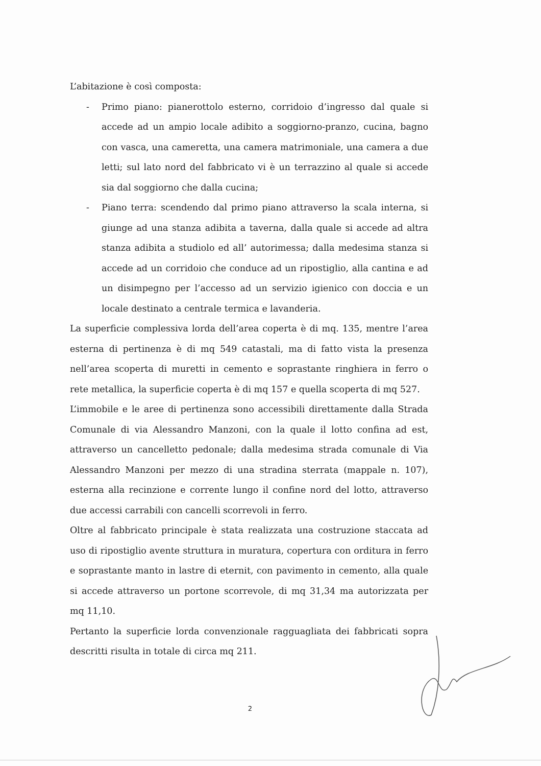L’abitazione è così composta:
- Primo piano: pianerottolo esterno, corridoio d’ingresso dal quale si accede ad un ampio locale adibito a soggiorno-pranzo, cucina, bagno con vasca, una cameretta, una camera matrimoniale, una camera a due letti; sul lato nord del fabbricato vi è un terrazzino al quale si accede sia dal soggiorno che dalla cucina;
- Piano terra: scendendo dal primo piano attraverso la scala interna, si giunge ad una stanza adibita a taverna, dalla quale si accede ad altra stanza adibita a studiolo ed all’ autorimessa; dalla medesima stanza si accede ad un corridoio che conduce ad un ripostiglio, alla cantina e ad un disimpegno per l’accesso ad un servizio igienico con doccia e un locale destinato a centrale termica e lavanderia.
La superficie complessiva lorda dell’area coperta è di mq. 135, mentre l’area esterna di pertinenza è di mq 549 catastali, ma di fatto vista la presenza nell’area scoperta di muretti in cemento e soprastante ringhiera in ferro o rete metallica, la superficie coperta è di mq 157 e quella scoperta di mq 527.
L’immobile e le aree di pertinenza sono accessibili direttamente dalla Strada Comunale di via Alessandro Manzoni, con la quale il lotto confina ad est, attraverso un cancelletto pedonale; dalla medesima strada comunale di Via Alessandro Manzoni per mezzo di una stradina sterrata (mappale n. 107), esterna alla recinzione e corrente lungo il confine nord del lotto, attraverso due accessi carrabili con cancelli scorrevoli in ferro.
Oltre al fabbricato principale è stata realizzata una costruzione staccata ad uso di ripostiglio avente struttura in muratura, copertura con orditura in ferro e soprastante manto in lastre di eternit, con pavimento in cemento, alla quale si accede attraverso un portone scorrevole, di mq 31,34 ma autorizzata per mq 11,10.
Pertanto la superficie lorda convenzionale ragguagliata dei fabbricati sopra descritti risulta in totale di circa mq 211.
2